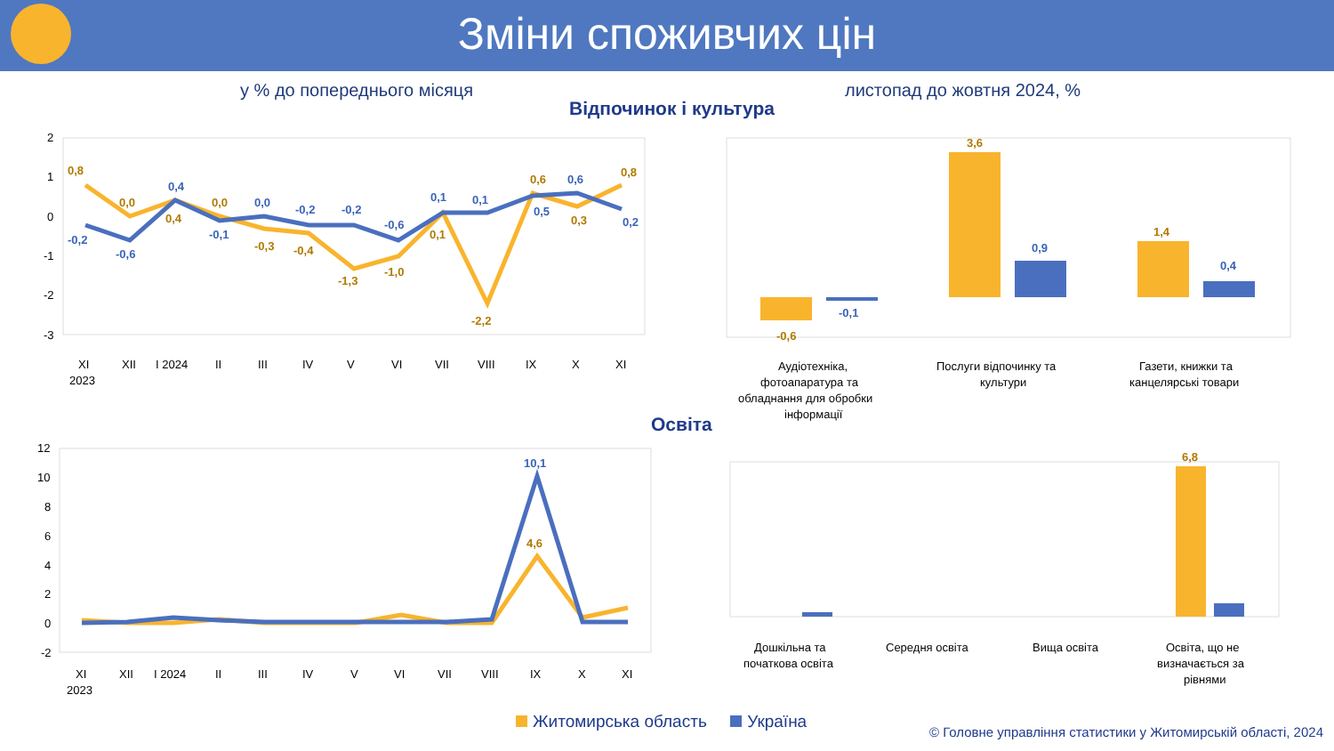Зміни споживчих цін
у % до попереднього місяця листопад до жовтня 2024, %
Відпочинок і культура
Освіта
2
1
0
-1
-2
-3
XI
XII
I 2024
II
III
IV
V
VI
VII
VIII
IX
X
XI
2023
Аудіотехніка,
фотоапаратура та
обладнання для обробки
інформації
Послуги відпочинку та
культури
Газети, книжки та
канцелярські товари
12
10
8
6
4
2
0
-2
XI
XII
I 2024
II
III
IV
V
VI
VII
VIII
IX
X
XI
2023
Дошкільна та
початкова освіта
Середня освіта
Вища освіта
Освіта, що не
визначається за
рівнями
0,8
0,0
0,4
0,0
-0,3
-0,4
-1,3
-1,0
0,1
-2,2
0,6
0,3
0,8
-0,6
3,6
1,4
6,8
4,6
-0,2
-0,6
0,4
-0,1
0,0
-0,2
-0,2
-0,6
0,1
0,1
0,5
0,6
0,2
-0,1
0,9
0,4
10,1
Житомирська область Україна
© Головне управління статистики у Житомирській області, 2024